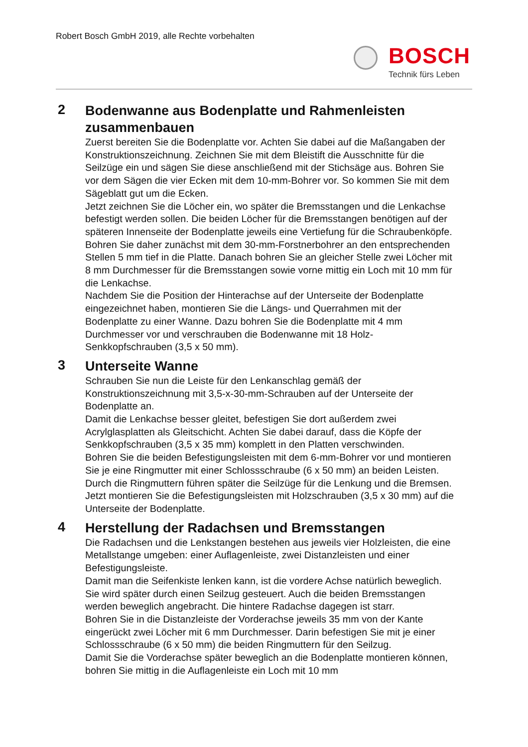Robert Bosch GmbH 2019, alle Rechte vorbehalten
BOSCH
Technik fürs Leben
2
Bodenwanne aus Bodenplatte und Rahmenleisten zusammenbauen
Zuerst bereiten Sie die Bodenplatte vor. Achten Sie dabei auf die Maßangaben der Konstruktionszeichnung. Zeichnen Sie mit dem Bleistift die Ausschnitte für die Seilzüge ein und sägen Sie diese anschließend mit der Stichsäge aus. Bohren Sie vor dem Sägen die vier Ecken mit dem 10-mm-Bohrer vor. So kommen Sie mit dem Sägeblatt gut um die Ecken.
Jetzt zeichnen Sie die Löcher ein, wo später die Bremsstangen und die Lenkachse befestigt werden sollen. Die beiden Löcher für die Bremsstangen benötigen auf der späteren Innenseite der Bodenplatte jeweils eine Vertiefung für die Schraubenköpfe. Bohren Sie daher zunächst mit dem 30-mm-Forstnerbohrer an den entsprechenden Stellen 5 mm tief in die Platte. Danach bohren Sie an gleicher Stelle zwei Löcher mit 8 mm Durchmesser für die Bremsstangen sowie vorne mittig ein Loch mit 10 mm für die Lenkachse.
Nachdem Sie die Position der Hinterachse auf der Unterseite der Bodenplatte eingezeichnet haben, montieren Sie die Längs- und Querrahmen mit der Bodenplatte zu einer Wanne. Dazu bohren Sie die Bodenplatte mit 4 mm Durchmesser vor und verschrauben die Bodenwanne mit 18 Holz-Senkkopfschrauben (3,5 x 50 mm).
3
Unterseite Wanne
Schrauben Sie nun die Leiste für den Lenkanschlag gemäß der Konstruktionszeichnung mit 3,5-x-30-mm-Schrauben auf der Unterseite der Bodenplatte an.
Damit die Lenkachse besser gleitet, befestigen Sie dort außerdem zwei Acrylglasplatten als Gleitschicht. Achten Sie dabei darauf, dass die Köpfe der Senkkopfschrauben (3,5 x 35 mm) komplett in den Platten verschwinden.
Bohren Sie die beiden Befestigungsleisten mit dem 6-mm-Bohrer vor und montieren Sie je eine Ringmutter mit einer Schlossschraube (6 x 50 mm) an beiden Leisten. Durch die Ringmuttern führen später die Seilzüge für die Lenkung und die Bremsen. Jetzt montieren Sie die Befestigungsleisten mit Holzschrauben (3,5 x 30 mm) auf die Unterseite der Bodenplatte.
4
Herstellung der Radachsen und Bremsstangen
Die Radachsen und die Lenkstangen bestehen aus jeweils vier Holzleisten, die eine Metallstange umgeben: einer Auflagenleiste, zwei Distanzleisten und einer Befestigungsleiste.
Damit man die Seifenkiste lenken kann, ist die vordere Achse natürlich beweglich. Sie wird später durch einen Seilzug gesteuert. Auch die beiden Bremsstangen werden beweglich angebracht. Die hintere Radachse dagegen ist starr.
Bohren Sie in die Distanzleiste der Vorderachse jeweils 35 mm von der Kante eingerückt zwei Löcher mit 6 mm Durchmesser. Darin befestigen Sie mit je einer Schlossschraube (6 x 50 mm) die beiden Ringmuttern für den Seilzug.
Damit Sie die Vorderachse später beweglich an die Bodenplatte montieren können, bohren Sie mittig in die Auflagenleiste ein Loch mit 10 mm